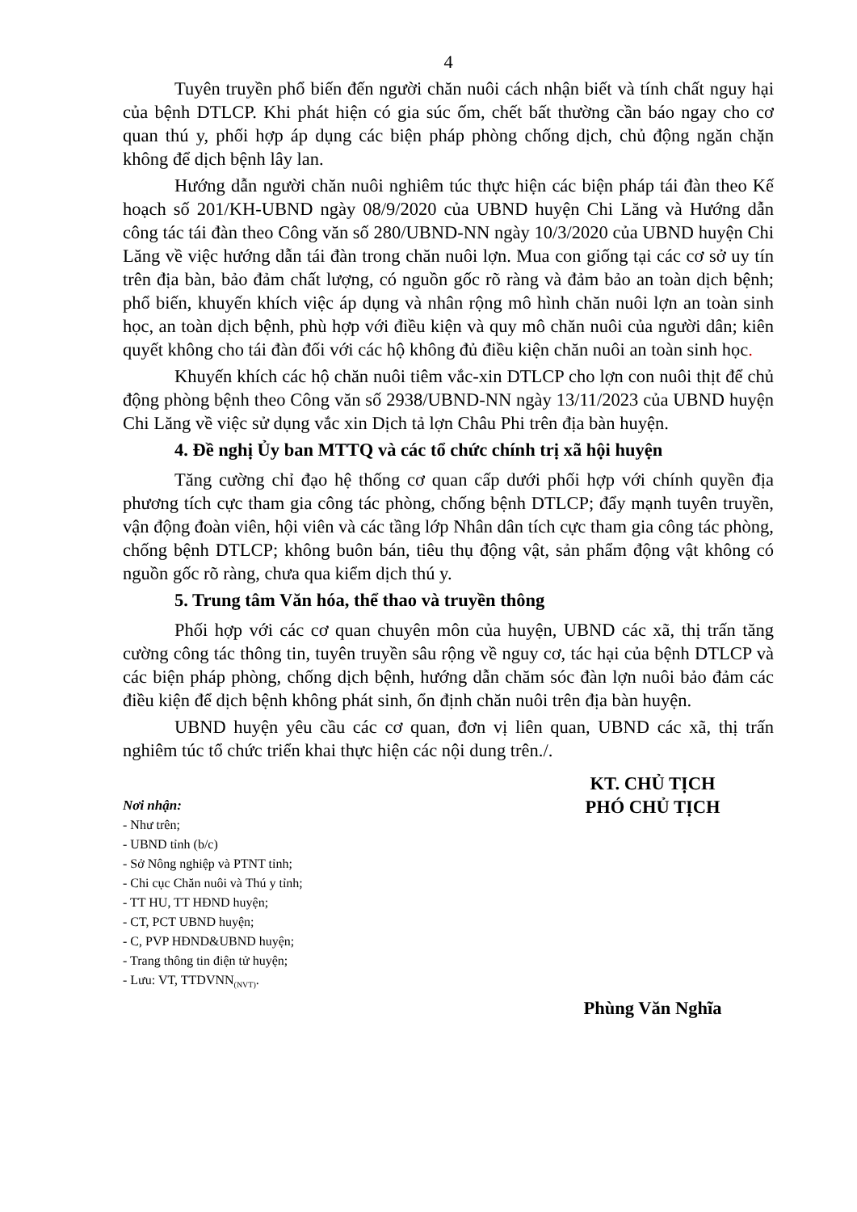4
Tuyên truyền phổ biến đến người chăn nuôi cách nhận biết và tính chất nguy hại của bệnh DTLCP. Khi phát hiện có gia súc ốm, chết bất thường cần báo ngay cho cơ quan thú y, phối hợp áp dụng các biện pháp phòng chống dịch, chủ động ngăn chặn không để dịch bệnh lây lan.
Hướng dẫn người chăn nuôi nghiêm túc thực hiện các biện pháp tái đàn theo Kế hoạch số 201/KH-UBND ngày 08/9/2020 của UBND huyện Chi Lăng và Hướng dẫn công tác tái đàn theo Công văn số 280/UBND-NN ngày 10/3/2020 của UBND huyện Chi Lăng về việc hướng dẫn tái đàn trong chăn nuôi lợn. Mua con giống tại các cơ sở uy tín trên địa bàn, bảo đảm chất lượng, có nguồn gốc rõ ràng và đảm bảo an toàn dịch bệnh; phổ biến, khuyến khích việc áp dụng và nhân rộng mô hình chăn nuôi lợn an toàn sinh học, an toàn dịch bệnh, phù hợp với điều kiện và quy mô chăn nuôi của người dân; kiên quyết không cho tái đàn đối với các hộ không đủ điều kiện chăn nuôi an toàn sinh học.
Khuyến khích các hộ chăn nuôi tiêm vắc-xin DTLCP cho lợn con nuôi thịt để chủ động phòng bệnh theo Công văn số 2938/UBND-NN ngày 13/11/2023 của UBND huyện Chi Lăng về việc sử dụng vắc xin Dịch tả lợn Châu Phi trên địa bàn huyện.
4. Đề nghị Ủy ban MTTQ và các tổ chức chính trị xã hội huyện
Tăng cường chỉ đạo hệ thống cơ quan cấp dưới phối hợp với chính quyền địa phương tích cực tham gia công tác phòng, chống bệnh DTLCP; đẩy mạnh tuyên truyền, vận động đoàn viên, hội viên và các tầng lớp Nhân dân tích cực tham gia công tác phòng, chống bệnh DTLCP; không buôn bán, tiêu thụ động vật, sản phẩm động vật không có nguồn gốc rõ ràng, chưa qua kiểm dịch thú y.
5. Trung tâm Văn hóa, thể thao và truyền thông
Phối hợp với các cơ quan chuyên môn của huyện, UBND các xã, thị trấn tăng cường công tác thông tin, tuyên truyền sâu rộng về nguy cơ, tác hại của bệnh DTLCP và các biện pháp phòng, chống dịch bệnh, hướng dẫn chăm sóc đàn lợn nuôi bảo đảm các điều kiện để dịch bệnh không phát sinh, ổn định chăn nuôi trên địa bàn huyện.
UBND huyện yêu cầu các cơ quan, đơn vị liên quan, UBND các xã, thị trấn nghiêm túc tổ chức triển khai thực hiện các nội dung trên./.
Nơi nhận:
- Như trên;
- UBND tỉnh (b/c)
- Sở Nông nghiệp và PTNT tỉnh;
- Chi cục Chăn nuôi và Thú y tỉnh;
- TT HU, TT HĐND huyện;
- CT, PCT UBND huyện;
- C, PVP HĐND&UBND huyện;
- Trang thông tin điện tử huyện;
- Lưu: VT, TTDVNN<sub>(NVT)</sub>.
KT. CHỦ TỊCH
PHÓ CHỦ TỊCH
Phùng Văn Nghĩa